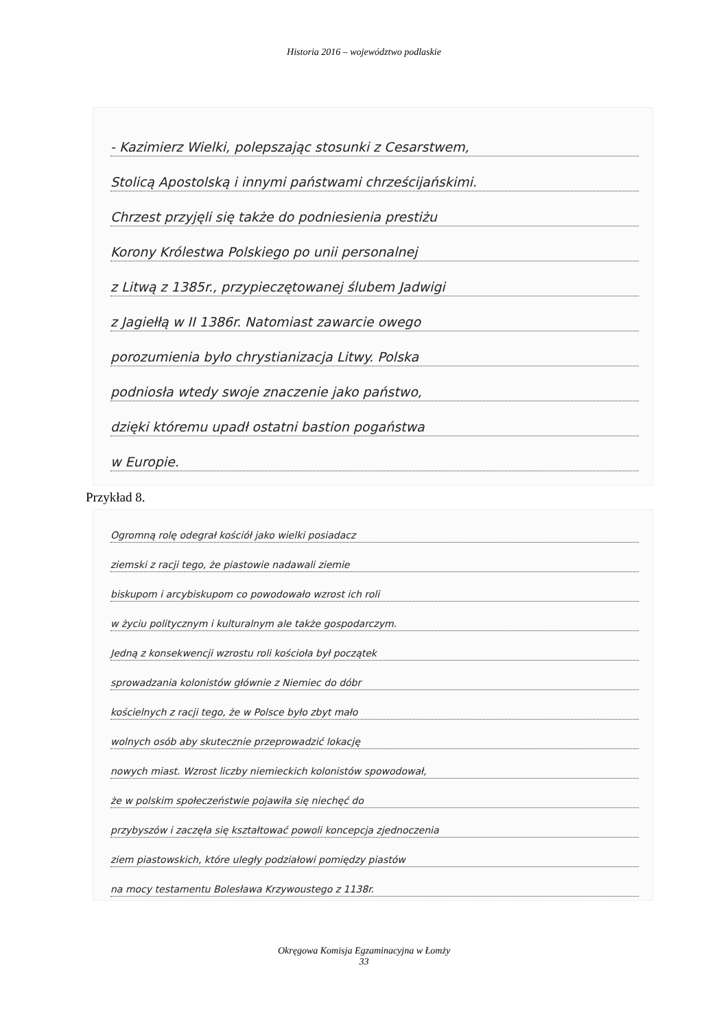Historia 2016 – województwo podlaskie
- Kazimierz Wielki, polepszając stosunki z Cesarstwem,
Stolicą Apostolską i innymi państwami chrześcijańskimi.
Chrzest przyjęli się także do podniesienia prestiżu
Korony Królestwa Polskiego po unii personalnej
z Litwą z 1385r., przypieczętowanej ślubem Jadwigi
z Jagiełłą w II 1386r. Natomiast zawarcie owego
porozumienia było chrystianizacja Litwy. Polska
podniosła wtedy swoje znaczenie jako państwo,
dzięki któremu upadł ostatni bastion pogaństwa
w Europie.
Przykład 8.
Ogromną rolę odegrał kościół jako wielki posiadacz
ziemski z racji tego, że piastowie nadawali ziemie
biskupom i arcybiskupom co powodowało wzrost ich roli
w życiu politycznym i kulturalnym ale także gospodarczym.
Jedną z konsekwencji wzrostu roli kościoła był początek
sprowadzania kolonistów głównie z Niemiec do dóbr
kościelnych z racji tego, że w Polsce było zbyt mało
wolnych osób aby skutecznie przeprowadzić lokację
nowych miast. Wzrost liczby niemieckich kolonistów spowodował,
że w polskim społeczeństwie pojawiła się niechęć do
przybyszów i zaczęła się kształtować powoli koncepcja zjednoczenia
ziem piastowskich, które uległy podziałowi pomiędzy piastów
na mocy testamentu Bolesława Krzywoustego z 1138r.
Okręgowa Komisja Egzaminacyjna w Łomży
33